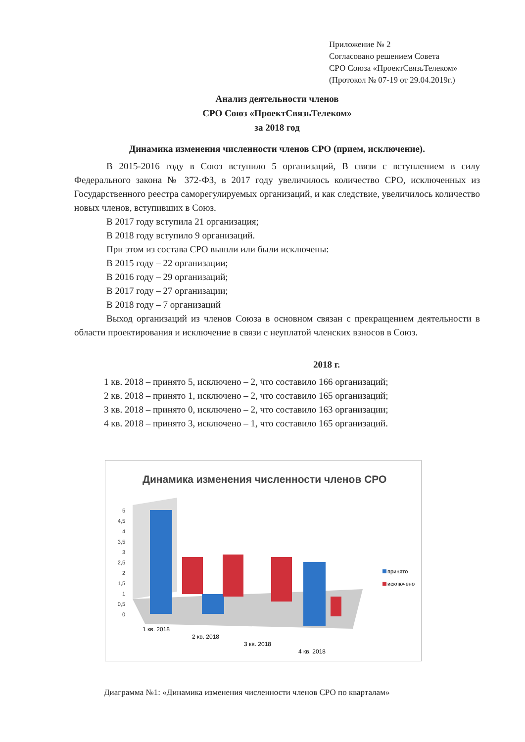Приложение № 2
Согласовано решением Совета
СРО Союза «ПроектСвязьТелеком»
(Протокол № 07-19 от 29.04.2019г.)
Анализ деятельности членов
СРО Союз «ПроектСвязьТелеком»
за 2018 год
Динамика изменения численности членов СРО (прием, исключение).
В 2015-2016 году в Союз вступило 5 организаций, В связи с вступлением в силу Федерального закона № 372-ФЗ, в 2017 году увеличилось количество СРО, исключенных из Государственного реестра саморегулируемых организаций, и как следствие, увеличилось количество новых членов, вступивших в Союз.
В 2017 году вступила 21 организация;
В 2018 году вступило 9 организаций.
При этом из состава СРО вышли или были исключены:
В 2015 году – 22 организации;
В 2016 году – 29 организаций;
В 2017 году – 27 организации;
В 2018 году – 7 организаций
Выход организаций из членов Союза в основном связан с прекращением деятельности в области проектирования и исключение в связи с неуплатой членских взносов в Союз.
2018 г.
1 кв. 2018 – принято 5, исключено – 2, что составило 166 организаций;
2 кв. 2018 – принято 1, исключено – 2, что составило 165 организаций;
3 кв. 2018 – принято 0, исключено – 2, что составило 163 организации;
4 кв. 2018 – принято 3, исключено – 1, что составило 165 организаций.
Динамика изменения численности членов СРО
5
4,5
4
3,5
3
2,5
2
1,5
1
0,5
0
принято
исключено
1 кв. 2018
2 кв. 2018
3 кв. 2018
4 кв. 2018
Диаграмма №1: «Динамика изменения численности членов СРО по кварталам»